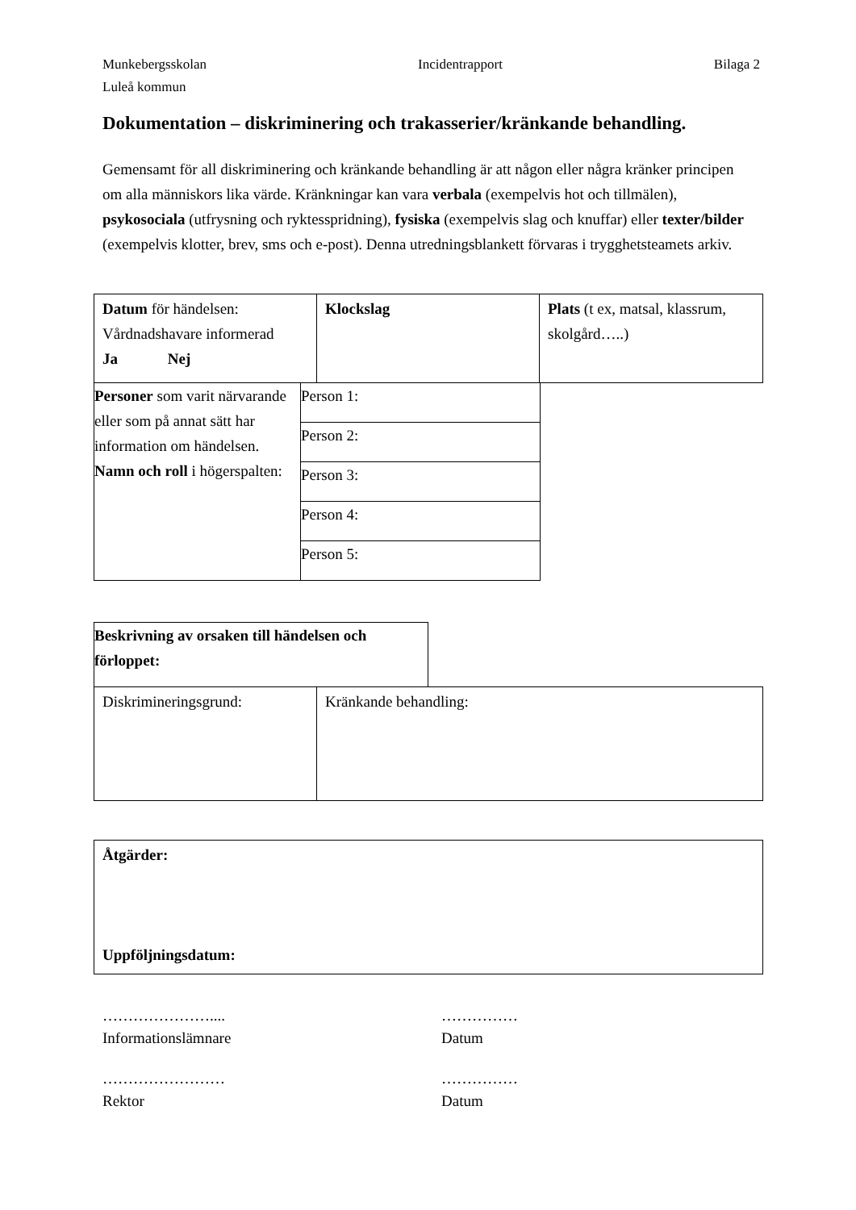Munkebergsskolan Incidentrapport Bilaga 2
Luleå kommun
Dokumentation – diskriminering och trakasserier/kränkande behandling.
Gemensamt för all diskriminering och kränkande behandling är att någon eller några kränker principen om alla människors lika värde. Kränkningar kan vara verbala (exempelvis hot och tillmälen), psykosociala (utfrysning och ryktesspridning), fysiska (exempelvis slag och knuffar) eller texter/bilder (exempelvis klotter, brev, sms och e-post). Denna utredningsblankett förvaras i trygghetsteamets arkiv.
| Datum för händelsen: Vårdnadshavare informerad Ja Nej | Klockslag | Plats (t ex, matsal, klassrum, skolgård…..) |
| Personer som varit närvarande eller som på annat sätt har information om händelsen. Namn och roll i högerspalten: | Person 1: |
| | Person 2: |
| | Person 3: |
| | Person 4: |
| | Person 5: |
| Beskrivning av orsaken till händelsen och förloppet: |
| Diskrimineringsgrund: | Kränkande behandling: |
| Åtgärder: Uppföljningsdatum: |
…………………....
Informationslämnare
……………
Datum
……………………
Rektor
……………
Datum